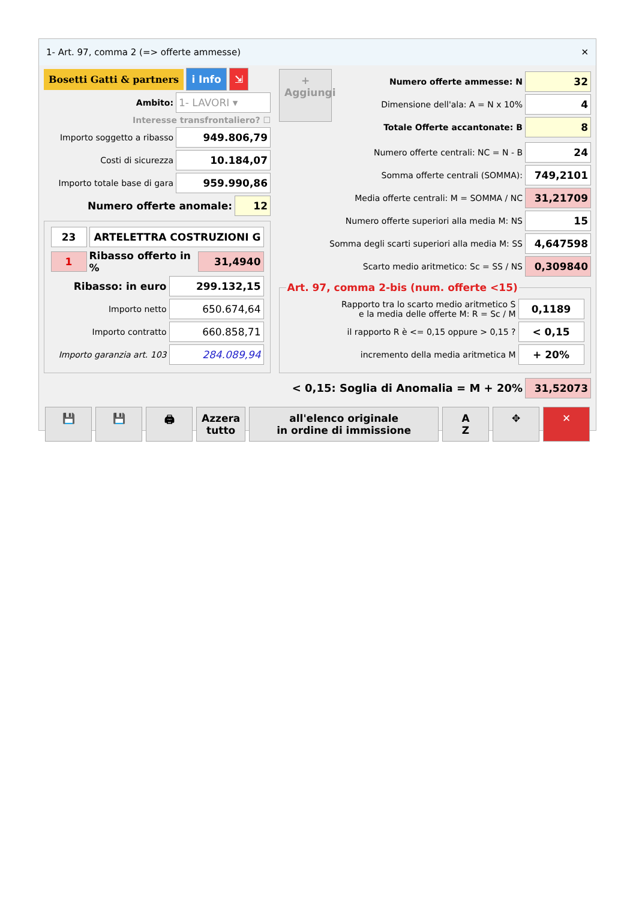1- Art. 97, comma 2 (=> offerte ammesse) ✕
Bosetti Gatti & partners i Info ⇲
Ambito: 1- LAVORI ▾
Interesse transfrontaliero? ☐
Importo soggetto a ribasso 949.806,79
Costi di sicurezza 10.184,07
Importo totale base di gara 959.990,86
Numero offerte anomale: 12
23 ARTELETTRA COSTRUZIONI G
1 Ribasso offerto in % 31,4940
Ribasso: in euro 299.132,15
Importo netto 650.674,64
Importo contratto 660.858,71
Importo garanzia art. 103 284.089,94
+
Aggiungi
Numero offerte ammesse: N 32
Dimensione dell'ala: A = N x 10% 4
Totale Offerte accantonate: B 8
Numero offerte centrali: NC = N - B 24
Somma offerte centrali (SOMMA): 749,2101
Media offerte centrali: M = SOMMA / NC 31,21709
Numero offerte superiori alla media M: NS 15
Somma degli scarti superiori alla media M: SS 4,647598
Scarto medio aritmetico: Sc = SS / NS 0,309840
Art. 97, comma 2-bis (num. offerte <15)
Rapporto tra lo scarto medio aritmetico S
e la media delle offerte M: R = Sc / M 0,1189
il rapporto R è <= 0,15 oppure > 0,15 ? < 0,15
incremento della media aritmetica M + 20%
< 0,15: Soglia di Anomalia = M + 20% 31,52073
💾 💾 🖨 Azzera
tutto all'elenco originale
in ordine di immissione A
Z ✥ ✕